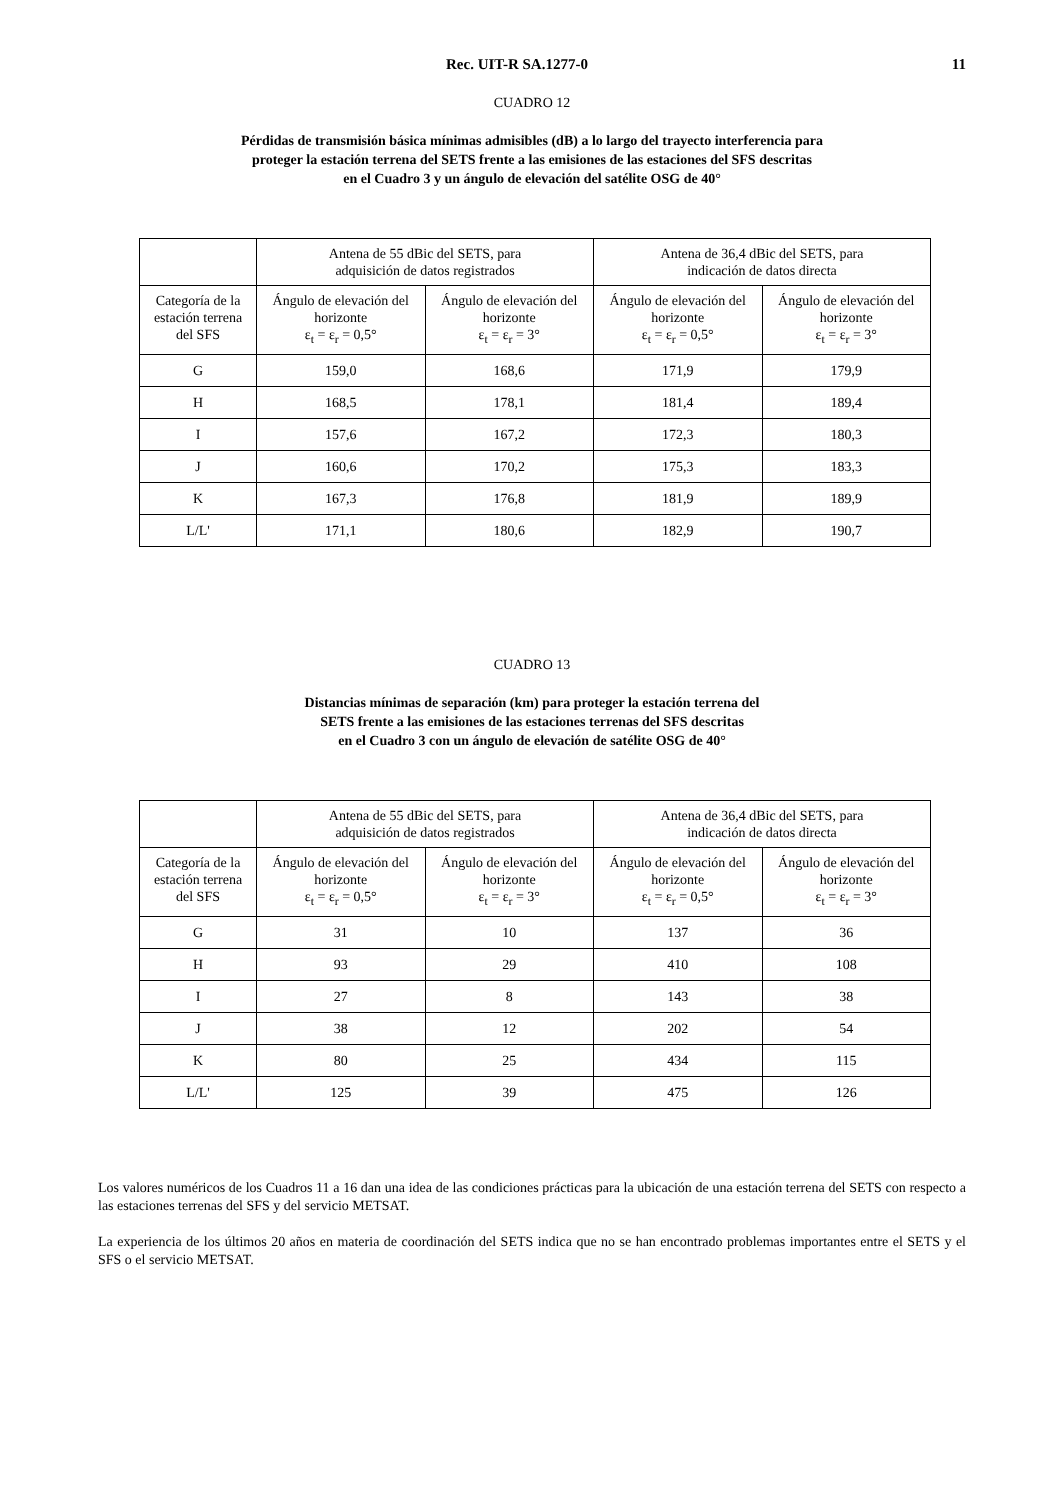Rec. UIT-R SA.1277-0 11
CUADRO 12
Pérdidas de transmisión básica mínimas admisibles (dB) a lo largo del trayecto interferencia para
proteger la estación terrena del SETS frente a las emisiones de las estaciones del SFS descritas
en el Cuadro 3 y un ángulo de elevación del satélite OSG de 40°
| | Antena de 55 dBic del SETS, para adquisición de datos registrados | | Antena de 36,4 dBic del SETS, para indicación de datos directa | |
| --- | --- | --- | --- | --- |
| Categoría de la estación terrena del SFS | Ángulo de elevación del horizonte ε<sub>t</sub> = ε<sub>r</sub> = 0,5° | Ángulo de elevación del horizonte ε<sub>t</sub> = ε<sub>r</sub> = 3° | Ángulo de elevación del horizonte ε<sub>t</sub> = ε<sub>r</sub> = 0,5° | Ángulo de elevación del horizonte ε<sub>t</sub> = ε<sub>r</sub> = 3° |
| G | 159,0 | 168,6 | 171,9 | 179,9 |
| H | 168,5 | 178,1 | 181,4 | 189,4 |
| I | 157,6 | 167,2 | 172,3 | 180,3 |
| J | 160,6 | 170,2 | 175,3 | 183,3 |
| K | 167,3 | 176,8 | 181,9 | 189,9 |
| L/L' | 171,1 | 180,6 | 182,9 | 190,7 |
CUADRO 13
Distancias mínimas de separación (km) para proteger la estación terrena del
SETS frente a las emisiones de las estaciones terrenas del SFS descritas
en el Cuadro 3 con un ángulo de elevación de satélite OSG de 40°
| | Antena de 55 dBic del SETS, para adquisición de datos registrados | | Antena de 36,4 dBic del SETS, para indicación de datos directa | |
| --- | --- | --- | --- | --- |
| Categoría de la estación terrena del SFS | Ángulo de elevación del horizonte ε<sub>t</sub> = ε<sub>r</sub> = 0,5° | Ángulo de elevación del horizonte ε<sub>t</sub> = ε<sub>r</sub> = 3° | Ángulo de elevación del horizonte ε<sub>t</sub> = ε<sub>r</sub> = 0,5° | Ángulo de elevación del horizonte ε<sub>t</sub> = ε<sub>r</sub> = 3° |
| G | 31 | 10 | 137 | 36 |
| H | 93 | 29 | 410 | 108 |
| I | 27 | 8 | 143 | 38 |
| J | 38 | 12 | 202 | 54 |
| K | 80 | 25 | 434 | 115 |
| L/L' | 125 | 39 | 475 | 126 |
Los valores numéricos de los Cuadros 11 a 16 dan una idea de las condiciones prácticas para la ubicación de una estación terrena del SETS con respecto a las estaciones terrenas del SFS y del servicio METSAT.
La experiencia de los últimos 20 años en materia de coordinación del SETS indica que no se han encontrado problemas importantes entre el SETS y el SFS o el servicio METSAT.